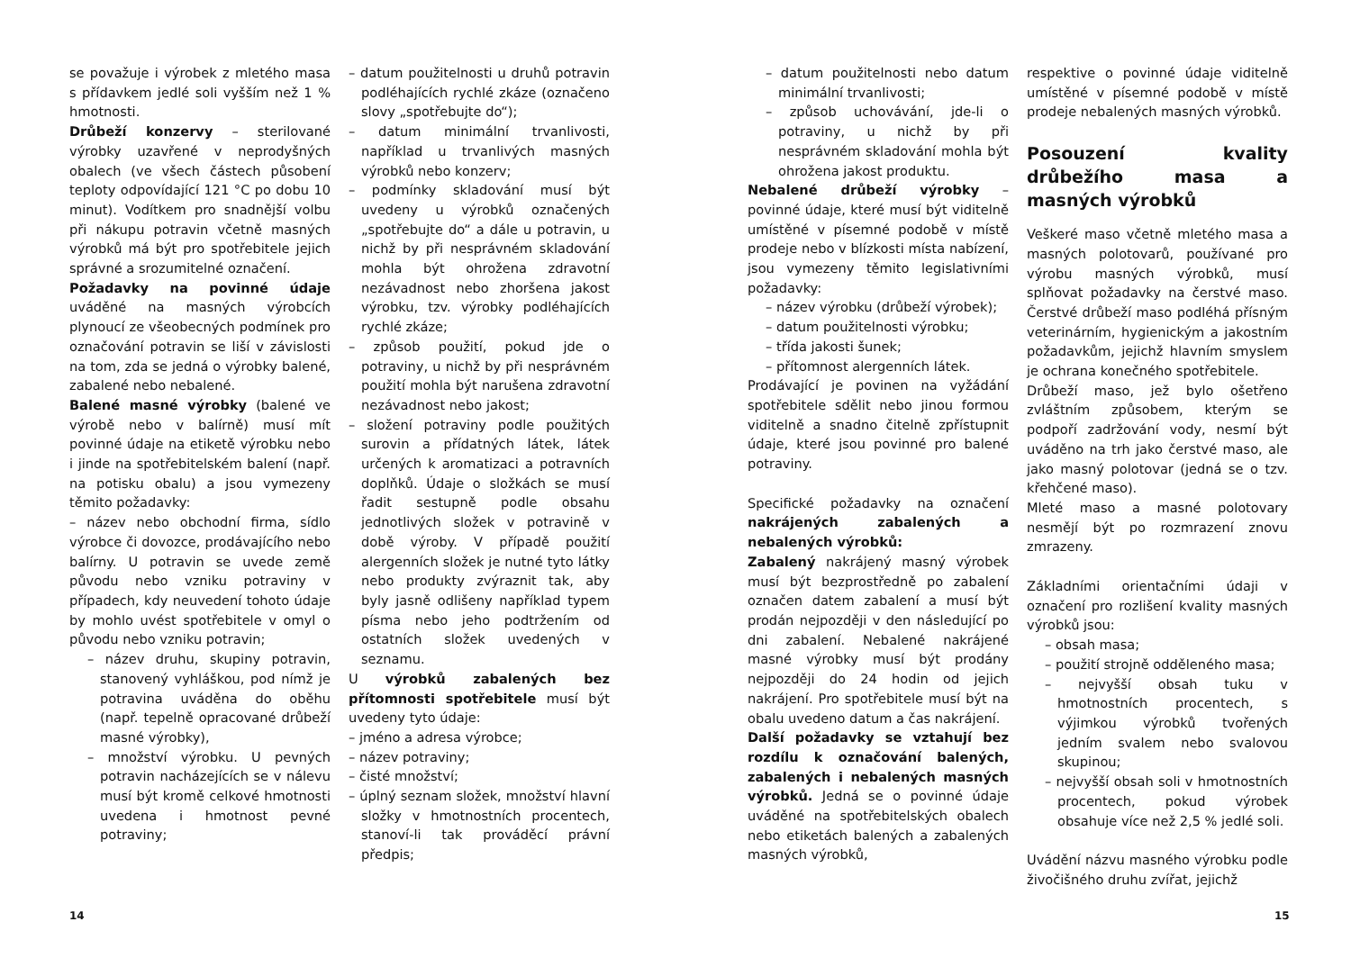se považuje i výrobek z mletého masa s přídavkem jedlé soli vyšším než 1 % hmotnosti.
Drůbeží konzervy – sterilované výrobky uzavřené v neprodyšných obalech (ve všech částech působení teploty odpovídající 121 °C po dobu 10 minut). Vodítkem pro snadnější volbu při nákupu potravin včetně masných výrobků má být pro spotřebitele jejich správné a srozumitelné označení.
Požadavky na povinné údaje uváděné na masných výrobcích plynoucí ze všeobecných podmínek pro označování potravin se liší v závislosti na tom, zda se jedná o výrobky balené, zabalené nebo nebalené.
Balené masné výrobky (balené ve výrobě nebo v balírně) musí mít povinné údaje na etiketě výrobku nebo i jinde na spotřebitelském balení (např. na potisku obalu) a jsou vymezeny těmito požadavky:
– název nebo obchodní firma, sídlo výrobce či dovozce, prodávajícího nebo balírny. U potravin se uvede země původu nebo vzniku potraviny v případech, kdy neuvedení tohoto údaje by mohlo uvést spotřebitele v omyl o původu nebo vzniku potravin;
– název druhu, skupiny potravin, stanovený vyhláškou, pod nímž je potravina uváděna do oběhu (např. tepelně opracované drůbeží masné výrobky),
– množství výrobku. U pevných potravin nacházejících se v nálevu musí být kromě celkové hmotnosti uvedena i hmotnost pevné potraviny;
– datum použitelnosti u druhů potravin podléhajících rychlé zkáze (označeno slovy „spotřebujte do“);
– datum minimální trvanlivosti, například u trvanlivých masných výrobků nebo konzerv;
– podmínky skladování musí být uvedeny u výrobků označených „spotřebujte do“ a dále u potravin, u nichž by při nesprávném skladování mohla být ohrožena zdravotní nezávadnost nebo zhoršena jakost výrobku, tzv. výrobky podléhajících rychlé zkáze;
– způsob použití, pokud jde o potraviny, u nichž by při nesprávném použití mohla být narušena zdravotní nezávadnost nebo jakost;
– složení potraviny podle použitých surovin a přídatných látek, látek určených k aromatizaci a potravních doplňků. Údaje o složkách se musí řadit sestupně podle obsahu jednotlivých složek v potravině v době výroby. V případě použití alergenních složek je nutné tyto látky nebo produkty zvýraznit tak, aby byly jasně odlišeny například typem písma nebo jeho podtržením od ostatních složek uvedených v seznamu.
U výrobků zabalených bez přítomnosti spotřebitele musí být uvedeny tyto údaje:
– jméno a adresa výrobce;
– název potraviny;
– čisté množství;
– úplný seznam složek, množství hlavní složky v hmotnostních procentech, stanoví-li tak prováděcí právní předpis;
14
– datum použitelnosti nebo datum minimální trvanlivosti;
– způsob uchovávání, jde-li o potraviny, u nichž by při nesprávném skladování mohla být ohrožena jakost produktu.
Nebalené drůbeží výrobky – povinné údaje, které musí být viditelně umístěné v písemné podobě v místě prodeje nebo v blízkosti místa nabízení, jsou vymezeny těmito legislativními požadavky:
– název výrobku (drůbeží výrobek);
– datum použitelnosti výrobku;
– třída jakosti šunek;
– přítomnost alergenních látek.
Prodávající je povinen na vyžádání spotřebitele sdělit nebo jinou formou viditelně a snadno čitelně zpřístupnit údaje, které jsou povinné pro balené potraviny.
Specifické požadavky na označení nakrájených zabalených a nebalených výrobků:
Zabalený nakrájený masný výrobek musí být bezprostředně po zabalení označen datem zabalení a musí být prodán nejpozději v den následující po dni zabalení. Nebalené nakrájené masné výrobky musí být prodány nejpozději do 24 hodin od jejich nakrájení. Pro spotřebitele musí být na obalu uvedeno datum a čas nakrájení.
Další požadavky se vztahují bez rozdílu k označování balených, zabalených i nebalených masných výrobků. Jedná se o povinné údaje uváděné na spotřebitelských obalech nebo etiketách balených a zabalených masných výrobků,
respektive o povinné údaje viditelně umístěné v písemné podobě v místě prodeje nebalených masných výrobků.
Posouzení kvality drůbežího masa a masných výrobků
Veškeré maso včetně mletého masa a masných polotovarů, používané pro výrobu masných výrobků, musí splňovat požadavky na čerstvé maso. Čerstvé drůbeží maso podléhá přísným veterinárním, hygienickým a jakostním požadavkům, jejichž hlavním smyslem je ochrana konečného spotřebitele.
Drůbeží maso, jež bylo ošetřeno zvláštním způsobem, kterým se podpoří zadržování vody, nesmí být uváděno na trh jako čerstvé maso, ale jako masný polotovar (jedná se o tzv. křehčené maso).
Mleté maso a masné polotovary nesmějí být po rozmrazení znovu zmrazeny.
Základními orientačními údaji v označení pro rozlišení kvality masných výrobků jsou:
– obsah masa;
– použití strojně odděleného masa;
– nejvyšší obsah tuku v hmotnostních procentech, s výjimkou výrobků tvořených jedním svalem nebo svalovou skupinou;
– nejvyšší obsah soli v hmotnostních procentech, pokud výrobek obsahuje více než 2,5 % jedlé soli.
Uvádění názvu masného výrobku podle živočišného druhu zvířat, jejichž
15